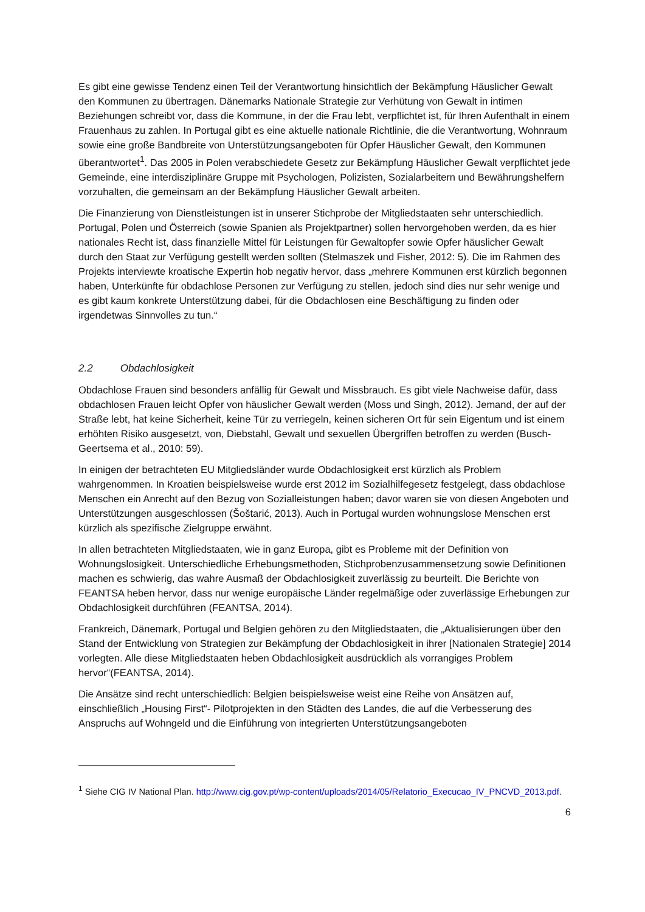Es gibt eine gewisse Tendenz einen Teil der Verantwortung hinsichtlich der Bekämpfung Häuslicher Gewalt den Kommunen zu übertragen. Dänemarks Nationale Strategie zur Verhütung von Gewalt in intimen Beziehungen schreibt vor, dass die Kommune, in der die Frau lebt, verpflichtet ist, für Ihren Aufenthalt in einem Frauenhaus zu zahlen. In Portugal gibt es eine aktuelle nationale Richtlinie, die die Verantwortung, Wohnraum sowie eine große Bandbreite von Unterstützungsangeboten für Opfer Häuslicher Gewalt, den Kommunen überantwortet<sup>1</sup>. Das 2005 in Polen verabschiedete Gesetz zur Bekämpfung Häuslicher Gewalt verpflichtet jede Gemeinde, eine interdisziplinäre Gruppe mit Psychologen, Polizisten, Sozialarbeitern und Bewährungshelfern vorzuhalten, die gemeinsam an der Bekämpfung Häuslicher Gewalt arbeiten.
Die Finanzierung von Dienstleistungen ist in unserer Stichprobe der Mitgliedstaaten sehr unterschiedlich. Portugal, Polen und Österreich (sowie Spanien als Projektpartner) sollen hervorgehoben werden, da es hier nationales Recht ist, dass finanzielle Mittel für Leistungen für Gewaltopfer sowie Opfer häuslicher Gewalt durch den Staat zur Verfügung gestellt werden sollten (Stelmaszek und Fisher, 2012: 5). Die im Rahmen des Projekts interviewte kroatische Expertin hob negativ hervor, dass „mehrere Kommunen erst kürzlich begonnen haben, Unterkünfte für obdachlose Personen zur Verfügung zu stellen, jedoch sind dies nur sehr wenige und es gibt kaum konkrete Unterstützung dabei, für die Obdachlosen eine Beschäftigung zu finden oder irgendetwas Sinnvolles zu tun.“
2.2 Obdachlosigkeit
Obdachlose Frauen sind besonders anfällig für Gewalt und Missbrauch. Es gibt viele Nachweise dafür, dass obdachlosen Frauen leicht Opfer von häuslicher Gewalt werden (Moss und Singh, 2012). Jemand, der auf der Straße lebt, hat keine Sicherheit, keine Tür zu verriegeln, keinen sicheren Ort für sein Eigentum und ist einem erhöhten Risiko ausgesetzt, von, Diebstahl, Gewalt und sexuellen Übergriffen betroffen zu werden (Busch-Geertsema et al., 2010: 59).
In einigen der betrachteten EU Mitgliedsländer wurde Obdachlosigkeit erst kürzlich als Problem wahrgenommen. In Kroatien beispielsweise wurde erst 2012 im Sozialhilfegesetz festgelegt, dass obdachlose Menschen ein Anrecht auf den Bezug von Sozialleistungen haben; davor waren sie von diesen Angeboten und Unterstützungen ausgeschlossen (Šoštarić, 2013). Auch in Portugal wurden wohnungslose Menschen erst kürzlich als spezifische Zielgruppe erwähnt.
In allen betrachteten Mitgliedstaaten, wie in ganz Europa, gibt es Probleme mit der Definition von Wohnungslosigkeit. Unterschiedliche Erhebungsmethoden, Stichprobenzusammensetzung sowie Definitionen machen es schwierig, das wahre Ausmaß der Obdachlosigkeit zuverlässig zu beurteilt. Die Berichte von FEANTSA heben hervor, dass nur wenige europäische Länder regelmäßige oder zuverlässige Erhebungen zur Obdachlosigkeit durchführen (FEANTSA, 2014).
Frankreich, Dänemark, Portugal und Belgien gehören zu den Mitgliedstaaten, die „Aktualisierungen über den Stand der Entwicklung von Strategien zur Bekämpfung der Obdachlosigkeit in ihrer [Nationalen Strategie] 2014 vorlegten. Alle diese Mitgliedstaaten heben Obdachlosigkeit ausdrücklich als vorrangiges Problem hervor“(FEANTSA, 2014).
Die Ansätze sind recht unterschiedlich: Belgien beispielsweise weist eine Reihe von Ansätzen auf, einschließlich „Housing First“- Pilotprojekten in den Städten des Landes, die auf die Verbesserung des Anspruchs auf Wohngeld und die Einführung von integrierten Unterstützungsangeboten
<sup>1</sup> Siehe CIG IV National Plan. http://www.cig.gov.pt/wp-content/uploads/2014/05/Relatorio_Execucao_IV_PNCVD_2013.pdf.
6